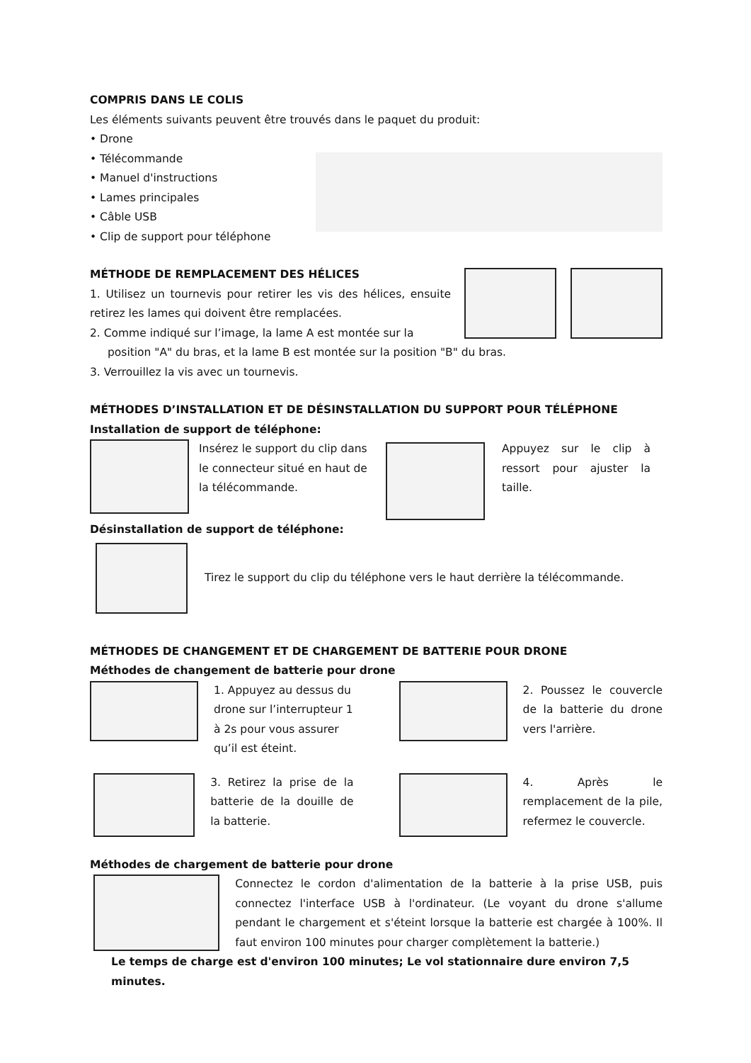COMPRIS DANS LE COLIS
Les éléments suivants peuvent être trouvés dans le paquet du produit:
• Drone
• Télécommande
• Manuel d'instructions
• Lames principales
• Câble USB
• Clip de support pour téléphone
MÉTHODE DE REMPLACEMENT DES HÉLICES
1. Utilisez un tournevis pour retirer les vis des hélices, ensuite retirez les lames qui doivent être remplacées.
2. Comme indiqué sur l’image, la lame A est montée sur la
position "A" du bras, et la lame B est montée sur la position "B" du bras.
3. Verrouillez la vis avec un tournevis.
MÉTHODES D’INSTALLATION ET DE DÉSINSTALLATION DU SUPPORT POUR TÉLÉPHONE
Installation de support de téléphone:
Insérez le support du clip dans le connecteur situé en haut de la télécommande.
Appuyez sur le clip à ressort pour ajuster la taille.
Désinstallation de support de téléphone:
Tirez le support du clip du téléphone vers le haut derrière la télécommande.
MÉTHODES DE CHANGEMENT ET DE CHARGEMENT DE BATTERIE POUR DRONE
Méthodes de changement de batterie pour drone
1. Appuyez au dessus du drone sur l’interrupteur 1 à 2s pour vous assurer qu’il est éteint.
2. Poussez le couvercle de la batterie du drone vers l'arrière.
3. Retirez la prise de la batterie de la douille de la batterie.
4. Après le remplacement de la pile, refermez le couvercle.
Méthodes de chargement de batterie pour drone
Connectez le cordon d'alimentation de la batterie à la prise USB, puis connectez l'interface USB à l'ordinateur. (Le voyant du drone s'allume pendant le chargement et s'éteint lorsque la batterie est chargée à 100%. Il faut environ 100 minutes pour charger complètement la batterie.)
Le temps de charge est d'environ 100 minutes; Le vol stationnaire dure environ 7,5 minutes.